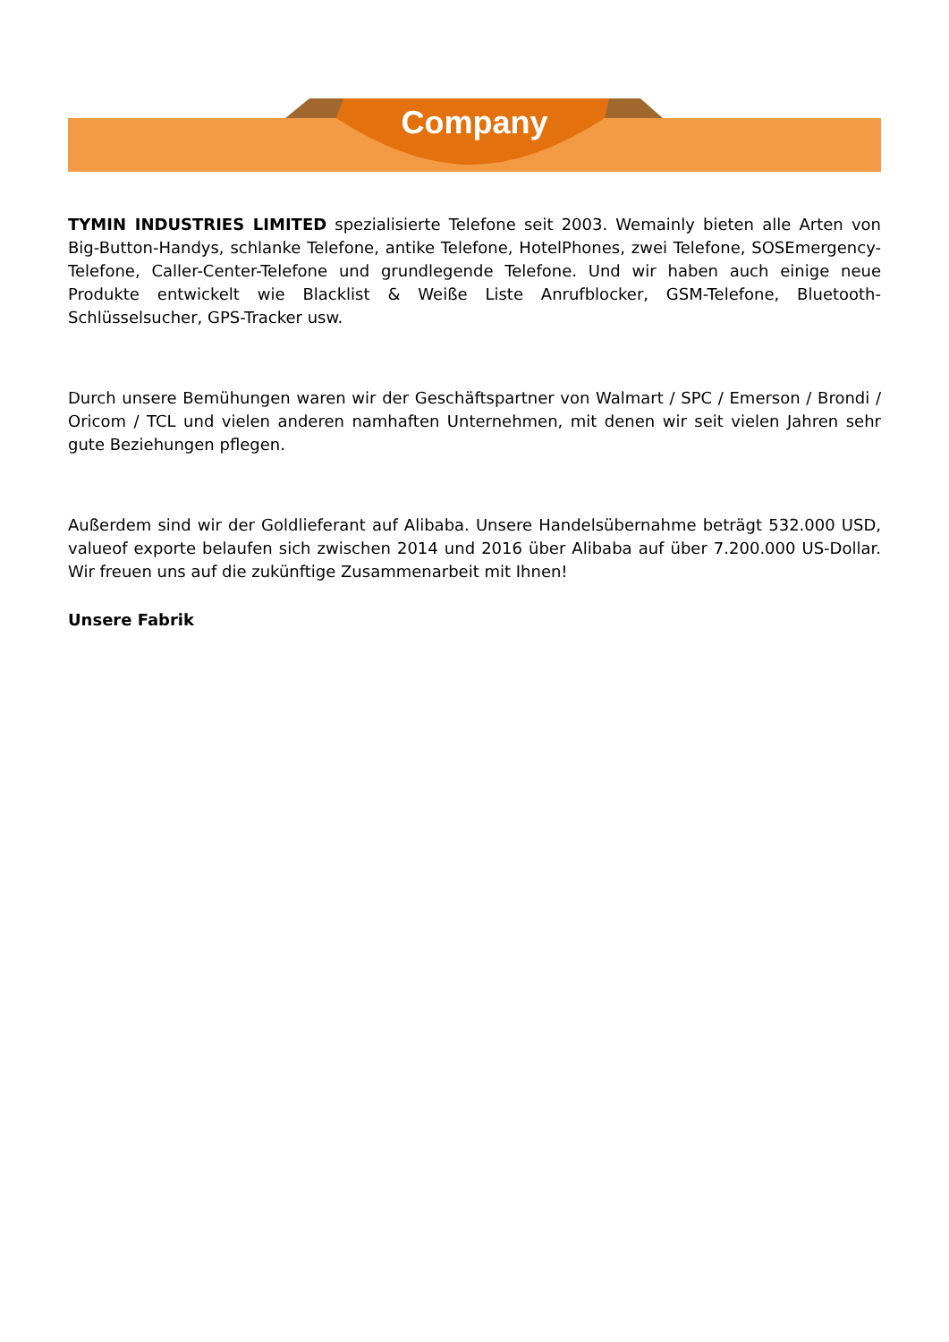Company
TYMIN INDUSTRIES LIMITED spezialisierte Telefone seit 2003. Wemainly bieten alle Arten von Big-Button-Handys, schlanke Telefone, antike Telefone, HotelPhones, zwei Telefone, SOSEmergency-Telefone, Caller-Center-Telefone und grundlegende Telefone. Und wir haben auch einige neue Produkte entwickelt wie Blacklist & Weiße Liste Anrufblocker, GSM-Telefone, Bluetooth-Schlüsselsucher, GPS-Tracker usw.
Durch unsere Bemühungen waren wir der Geschäftspartner von Walmart / SPC / Emerson / Brondi / Oricom / TCL und vielen anderen namhaften Unternehmen, mit denen wir seit vielen Jahren sehr gute Beziehungen pflegen.
Außerdem sind wir der Goldlieferant auf Alibaba. Unsere Handelsübernahme beträgt 532.000 USD, valueof exporte belaufen sich zwischen 2014 und 2016 über Alibaba auf über 7.200.000 US-Dollar. Wir freuen uns auf die zukünftige Zusammenarbeit mit Ihnen!
Unsere Fabrik